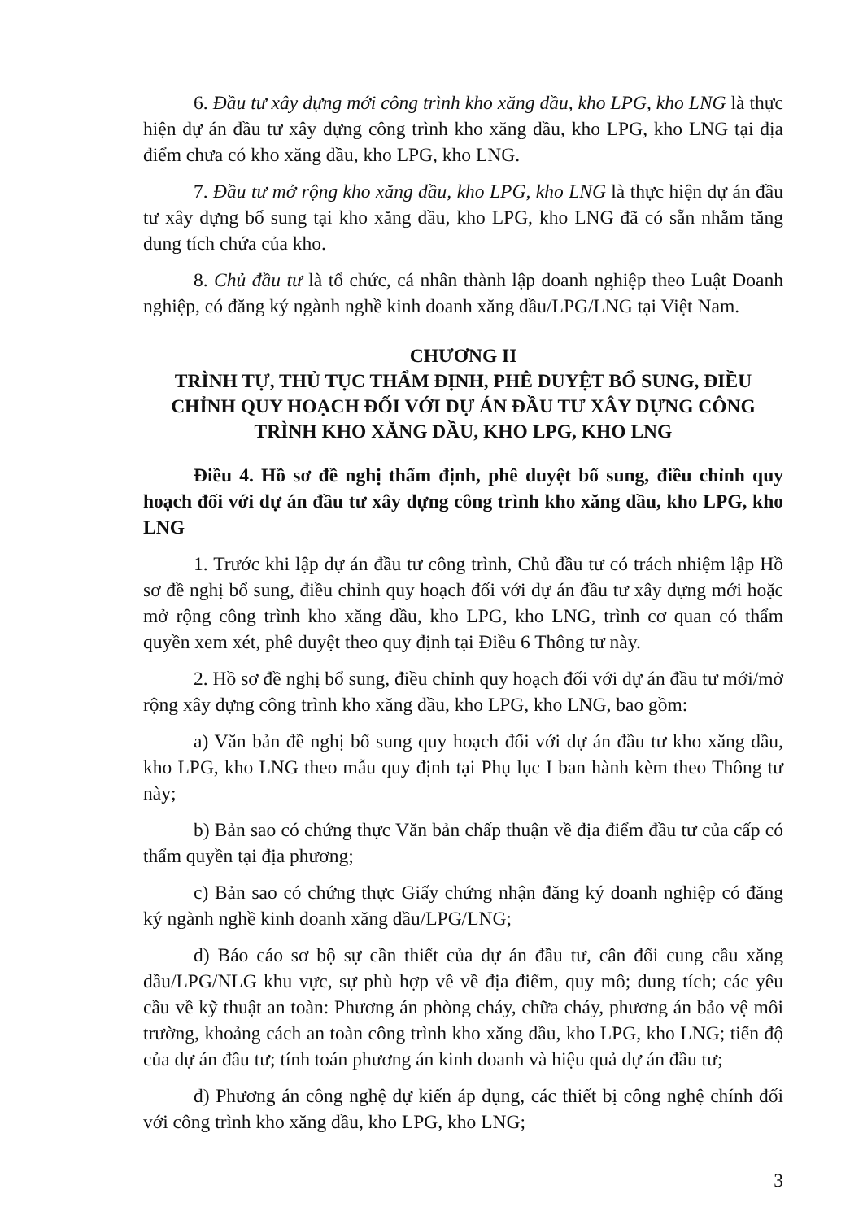6. Đầu tư xây dựng mới công trình kho xăng dầu, kho LPG, kho LNG là thực hiện dự án đầu tư xây dựng công trình kho xăng dầu, kho LPG, kho LNG tại địa điểm chưa có kho xăng dầu, kho LPG, kho LNG.
7. Đầu tư mở rộng kho xăng dầu, kho LPG, kho LNG là thực hiện dự án đầu tư xây dựng bổ sung tại kho xăng dầu, kho LPG, kho LNG đã có sẵn nhằm tăng dung tích chứa của kho.
8. Chủ đầu tư là tổ chức, cá nhân thành lập doanh nghiệp theo Luật Doanh nghiệp, có đăng ký ngành nghề kinh doanh xăng dầu/LPG/LNG tại Việt Nam.
CHƯƠNG II
TRÌNH TỰ, THỦ TỤC THẨM ĐỊNH, PHÊ DUYỆT BỔ SUNG, ĐIỀU CHỈNH QUY HOẠCH ĐỐI VỚI DỰ ÁN ĐẦU TƯ XÂY DỰNG CÔNG TRÌNH KHO XĂNG DẦU, KHO LPG, KHO LNG
Điều 4. Hồ sơ đề nghị thẩm định, phê duyệt bổ sung, điều chỉnh quy hoạch đối với dự án đầu tư xây dựng công trình kho xăng dầu, kho LPG, kho LNG
1. Trước khi lập dự án đầu tư công trình, Chủ đầu tư có trách nhiệm lập Hồ sơ đề nghị bổ sung, điều chỉnh quy hoạch đối với dự án đầu tư xây dựng mới hoặc mở rộng công trình kho xăng dầu, kho LPG, kho LNG, trình cơ quan có thẩm quyền xem xét, phê duyệt theo quy định tại Điều 6 Thông tư này.
2. Hồ sơ đề nghị bổ sung, điều chỉnh quy hoạch đối với dự án đầu tư mới/mở rộng xây dựng công trình kho xăng dầu, kho LPG, kho LNG, bao gồm:
a) Văn bản đề nghị bổ sung quy hoạch đối với dự án đầu tư kho xăng dầu, kho LPG, kho LNG theo mẫu quy định tại Phụ lục I ban hành kèm theo Thông tư này;
b) Bản sao có chứng thực Văn bản chấp thuận về địa điểm đầu tư của cấp có thẩm quyền tại địa phương;
c) Bản sao có chứng thực Giấy chứng nhận đăng ký doanh nghiệp có đăng ký ngành nghề kinh doanh xăng dầu/LPG/LNG;
d) Báo cáo sơ bộ sự cần thiết của dự án đầu tư, cân đối cung cầu xăng dầu/LPG/NLG khu vực, sự phù hợp về về địa điểm, quy mô; dung tích; các yêu cầu về kỹ thuật an toàn: Phương án phòng cháy, chữa cháy, phương án bảo vệ môi trường, khoảng cách an toàn công trình kho xăng dầu, kho LPG, kho LNG; tiến độ của dự án đầu tư; tính toán phương án kinh doanh và hiệu quả dự án đầu tư;
đ) Phương án công nghệ dự kiến áp dụng, các thiết bị công nghệ chính đối với công trình kho xăng dầu, kho LPG, kho LNG;
3